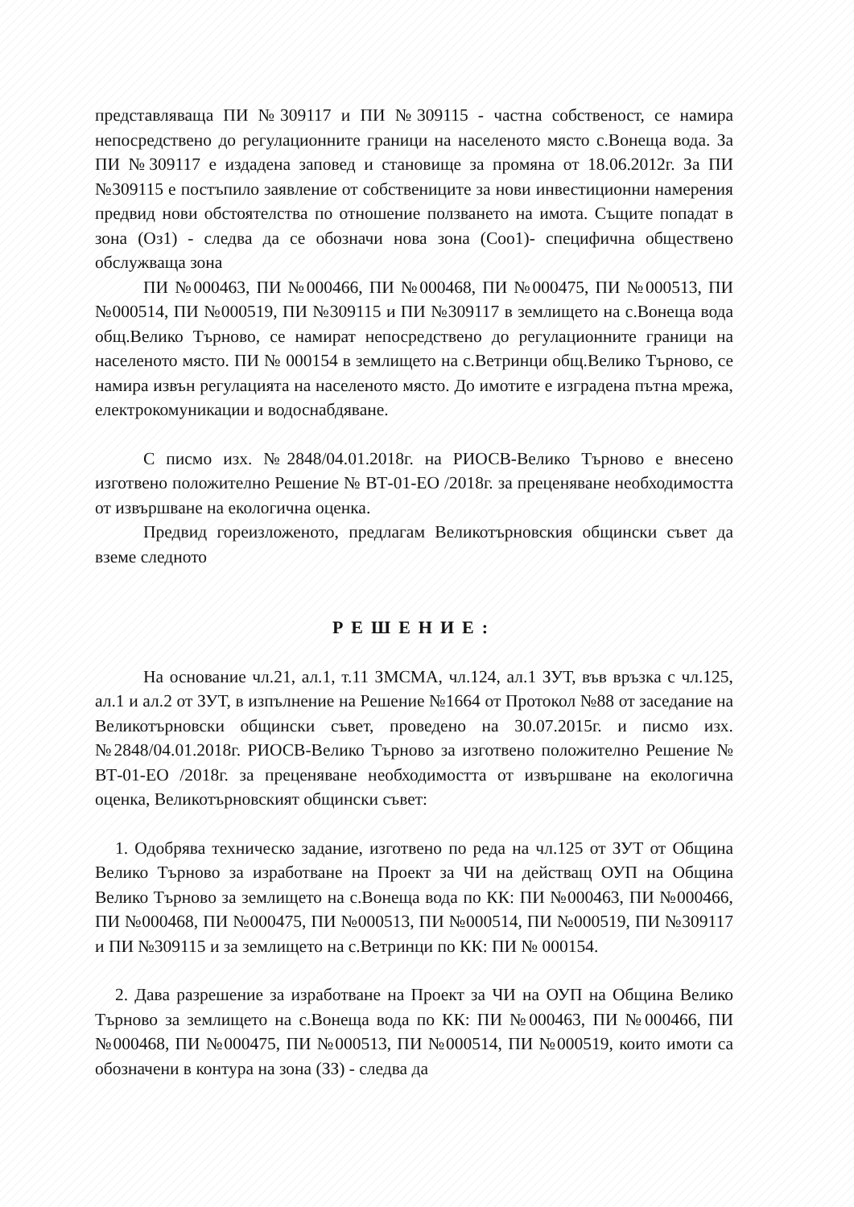представляваща ПИ №309117 и ПИ №309115 - частна собственост, се намира непосредствено до регулационните граници на населеното място с.Вонеща вода. За ПИ №309117 е издадена заповед и становище за промяна от 18.06.2012г. За ПИ №309115 е постъпило заявление от собствениците за нови инвестиционни намерения предвид нови обстоятелства по отношение ползването на имота. Същите попадат в зона (Оз1) - следва да се обозначи нова зона (Соо1)- специфична обществено обслужваща зона
ПИ №000463, ПИ №000466, ПИ №000468, ПИ №000475, ПИ №000513, ПИ №000514, ПИ №000519, ПИ №309115 и ПИ №309117 в землището на с.Вонеща вода общ.Велико Търново, се намират непосредствено до регулационните граници на населеното място. ПИ № 000154 в землището на с.Ветринци общ.Велико Търново, се намира извън регулацията на населеното място. До имотите е изградена пътна мрежа, електрокомуникации и водоснабдяване.
С писмо изх. №2848/04.01.2018г. на РИОСВ-Велико Търново е внесено изготвено положително Решение № ВТ-01-ЕО /2018г. за преценяване необходимостта от извършване на екологична оценка.
Предвид гореизложеното, предлагам Великотърновския общински съвет да вземе следното
РЕШЕНИЕ:
На основание чл.21, ал.1, т.11 ЗМСМА, чл.124, ал.1 ЗУТ, във връзка с чл.125, ал.1 и ал.2 от ЗУТ, в изпълнение на Решение №1664 от Протокол №88 от заседание на Великотърновски общински съвет, проведено на 30.07.2015г. и писмо изх.№2848/04.01.2018г. РИОСВ-Велико Търново за изготвено положително Решение № ВТ-01-ЕО /2018г. за преценяване необходимостта от извършване на екологична оценка, Великотърновският общински съвет:
1. Одобрява техническо задание, изготвено по реда на чл.125 от ЗУТ от Община Велико Търново за изработване на Проект за ЧИ на действащ ОУП на Община Велико Търново за землището на с.Вонеща вода по КК: ПИ №000463, ПИ №000466, ПИ №000468, ПИ №000475, ПИ №000513, ПИ №000514, ПИ №000519, ПИ №309117 и ПИ №309115 и за землището на с.Ветринци по КК: ПИ № 000154.
2. Дава разрешение за изработване на Проект за ЧИ на ОУП на Община Велико Търново за землището на с.Вонеща вода по КК: ПИ №000463, ПИ №000466, ПИ №000468, ПИ №000475, ПИ №000513, ПИ №000514, ПИ №000519, които имоти са обозначени в контура на зона (ЗЗ) - следва да